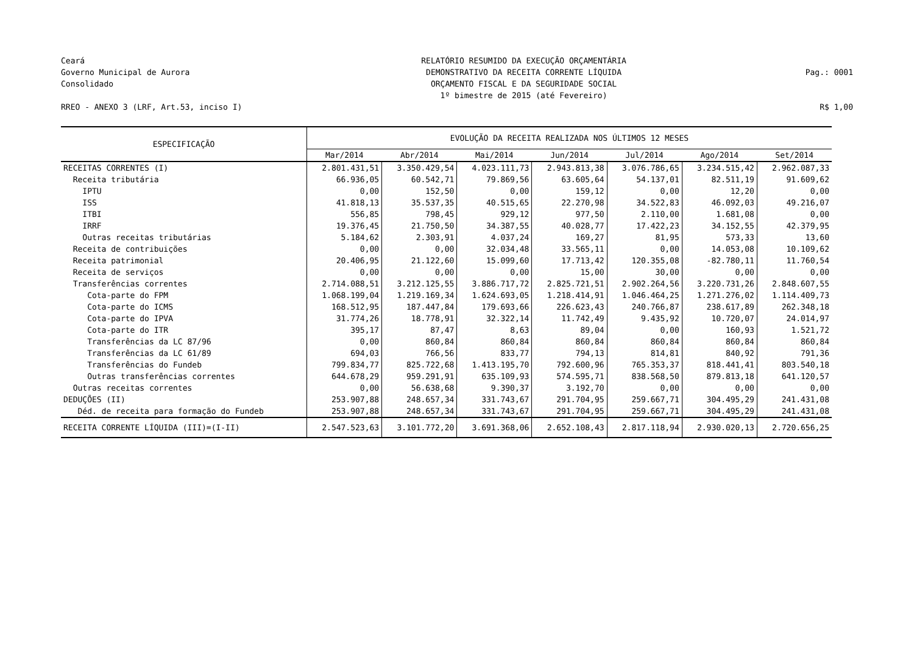Ceará
Governo Municipal de Aurora
Consolidado
RREO - ANEXO 3 (LRF, Art.53, inciso I)
RELATÓRIO RESUMIDO DA EXECUÇÃO ORÇAMENTÁRIA
DEMONSTRATIVO DA RECEITA CORRENTE LÍQUIDA
ORÇAMENTO FISCAL E DA SEGURIDADE SOCIAL
1º bimestre de 2015 (até Fevereiro)
Pag.: 0001
R$ 1,00
| ESPECIFICAÇÃO | EVOLUÇÃO DA RECEITA REALIZADA NOS ÚLTIMOS 12 MESES | | | | | | |
| --- | --- | --- | --- | --- | --- | --- | --- |
| | Mar/2014 | Abr/2014 | Mai/2014 | Jun/2014 | Jul/2014 | Ago/2014 | Set/2014 |
| RECEITAS CORRENTES (I) | 2.801.431,51 | 3.350.429,54 | 4.023.111,73 | 2.943.813,38 | 3.076.786,65 | 3.234.515,42 | 2.962.087,33 |
| Receita tributária | 66.936,05 | 60.542,71 | 79.869,56 | 63.605,64 | 54.137,01 | 82.511,19 | 91.609,62 |
| IPTU | 0,00 | 152,50 | 0,00 | 159,12 | 0,00 | 12,20 | 0,00 |
| ISS | 41.818,13 | 35.537,35 | 40.515,65 | 22.270,98 | 34.522,83 | 46.092,03 | 49.216,07 |
| ITBI | 556,85 | 798,45 | 929,12 | 977,50 | 2.110,00 | 1.681,08 | 0,00 |
| IRRF | 19.376,45 | 21.750,50 | 34.387,55 | 40.028,77 | 17.422,23 | 34.152,55 | 42.379,95 |
| Outras receitas tributárias | 5.184,62 | 2.303,91 | 4.037,24 | 169,27 | 81,95 | 573,33 | 13,60 |
| Receita de contribuições | 0,00 | 0,00 | 32.034,48 | 33.565,11 | 0,00 | 14.053,08 | 10.109,62 |
| Receita patrimonial | 20.406,95 | 21.122,60 | 15.099,60 | 17.713,42 | 120.355,08 | -82.780,11 | 11.760,54 |
| Receita de serviços | 0,00 | 0,00 | 0,00 | 15,00 | 30,00 | 0,00 | 0,00 |
| Transferências correntes | 2.714.088,51 | 3.212.125,55 | 3.886.717,72 | 2.825.721,51 | 2.902.264,56 | 3.220.731,26 | 2.848.607,55 |
| Cota-parte do FPM | 1.068.199,04 | 1.219.169,34 | 1.624.693,05 | 1.218.414,91 | 1.046.464,25 | 1.271.276,02 | 1.114.409,73 |
| Cota-parte do ICMS | 168.512,95 | 187.447,84 | 179.693,66 | 226.623,43 | 240.766,87 | 238.617,89 | 262.348,18 |
| Cota-parte do IPVA | 31.774,26 | 18.778,91 | 32.322,14 | 11.742,49 | 9.435,92 | 10.720,07 | 24.014,97 |
| Cota-parte do ITR | 395,17 | 87,47 | 8,63 | 89,04 | 0,00 | 160,93 | 1.521,72 |
| Transferências da LC 87/96 | 0,00 | 860,84 | 860,84 | 860,84 | 860,84 | 860,84 | 860,84 |
| Transferências da LC 61/89 | 694,03 | 766,56 | 833,77 | 794,13 | 814,81 | 840,92 | 791,36 |
| Transferências do Fundeb | 799.834,77 | 825.722,68 | 1.413.195,70 | 792.600,96 | 765.353,37 | 818.441,41 | 803.540,18 |
| Outras transferências correntes | 644.678,29 | 959.291,91 | 635.109,93 | 574.595,71 | 838.568,50 | 879.813,18 | 641.120,57 |
| Outras receitas correntes | 0,00 | 56.638,68 | 9.390,37 | 3.192,70 | 0,00 | 0,00 | 0,00 |
| DEDUÇÕES (II) | 253.907,88 | 248.657,34 | 331.743,67 | 291.704,95 | 259.667,71 | 304.495,29 | 241.431,08 |
| Déd. de receita para formação do Fundeb | 253.907,88 | 248.657,34 | 331.743,67 | 291.704,95 | 259.667,71 | 304.495,29 | 241.431,08 |
| RECEITA CORRENTE LÍQUIDA (III)=(I-II) | 2.547.523,63 | 3.101.772,20 | 3.691.368,06 | 2.652.108,43 | 2.817.118,94 | 2.930.020,13 | 2.720.656,25 |